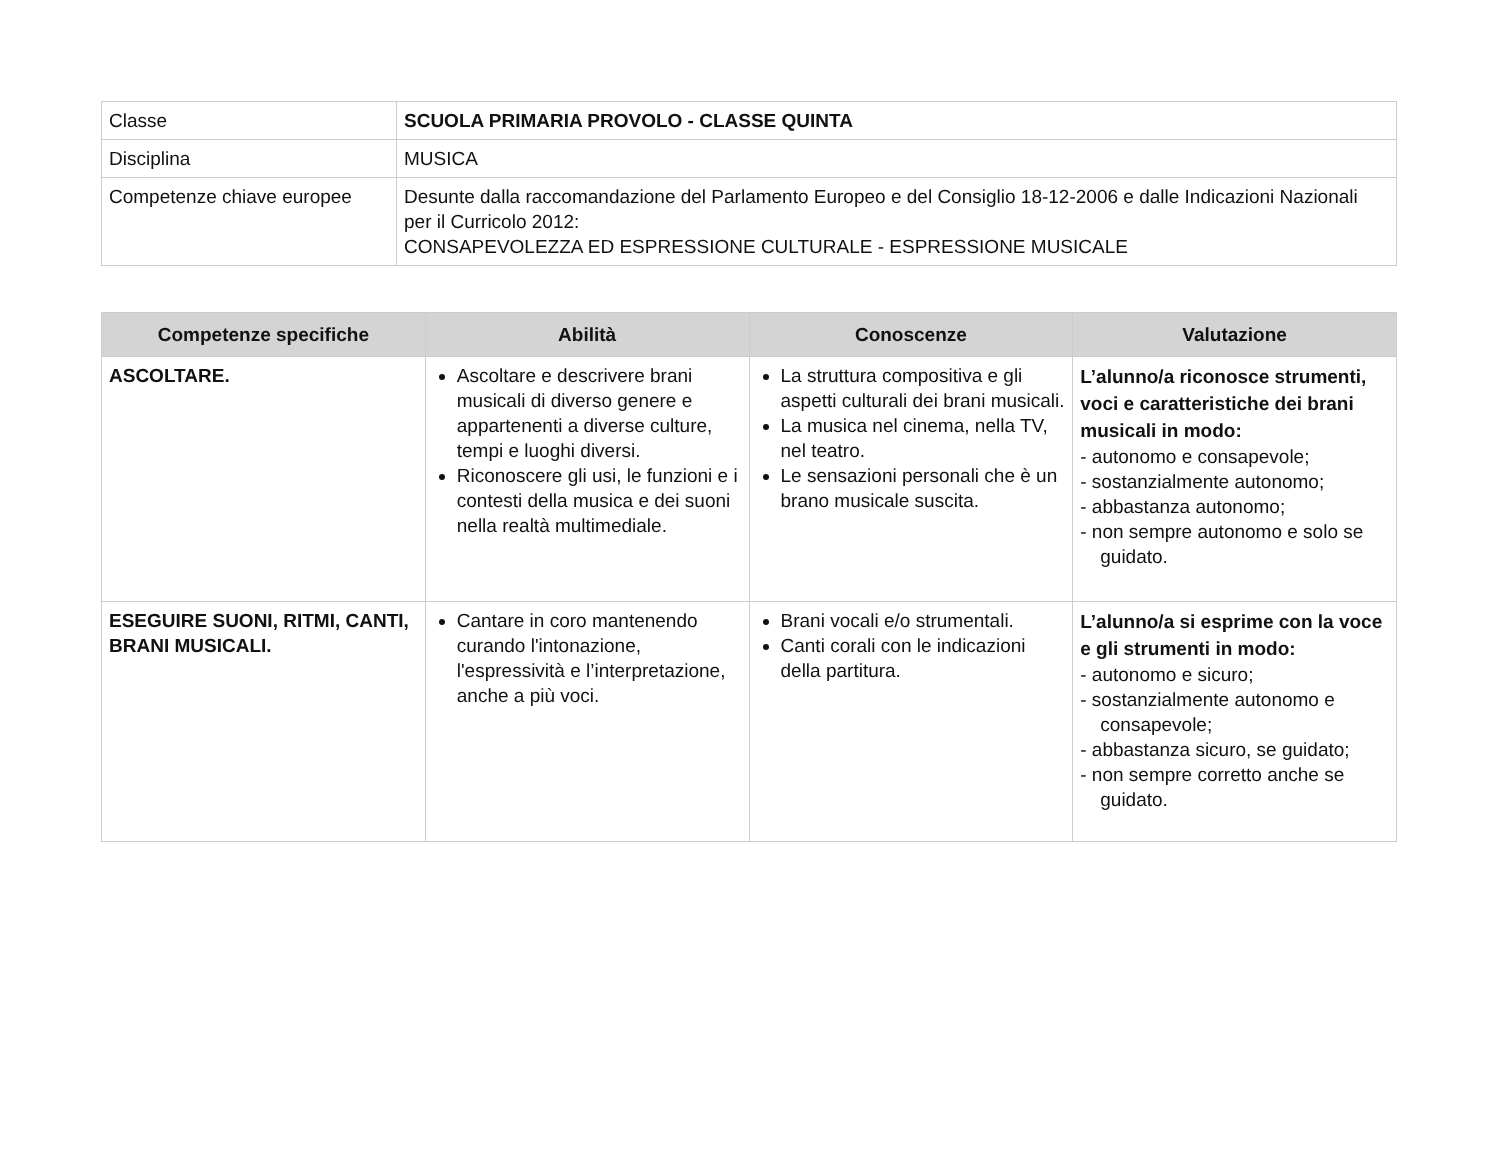| Classe | SCUOLA PRIMARIA PROVOLO - CLASSE QUINTA |
| Disciplina | MUSICA |
| Competenze chiave europee | Desunte dalla raccomandazione del Parlamento Europeo e del Consiglio 18-12-2006 e dalle Indicazioni Nazionali per il Curricolo 2012: CONSAPEVOLEZZA ED ESPRESSIONE CULTURALE - ESPRESSIONE MUSICALE |
| Competenze specifiche | Abilità | Conoscenze | Valutazione |
| --- | --- | --- | --- |
| ASCOLTARE. | Ascoltare e descrivere brani musicali di diverso genere e appartenenti a diverse culture, tempi e luoghi diversi. Riconoscere gli usi, le funzioni e i contesti della musica e dei suoni nella realtà multimediale. | La struttura compositiva e gli aspetti culturali dei brani musicali. La musica nel cinema, nella TV, nel teatro. Le sensazioni personali che è un brano musicale suscita. | L’alunno/a riconosce strumenti, voci e caratteristiche dei brani musicali in modo: - autonomo e consapevole; - sostanzialmente autonomo; - abbastanza autonomo; - non sempre autonomo e solo se guidato. |
| ESEGUIRE SUONI, RITMI, CANTI, BRANI MUSICALI. | Cantare in coro mantenendo curando l'intonazione, l'espressività e l’interpretazione, anche a più voci. | Brani vocali e/o strumentali. Canti corali con le indicazioni della partitura. | L’alunno/a si esprime con la voce e gli strumenti in modo: - autonomo e sicuro; - sostanzialmente autonomo e consapevole; - abbastanza sicuro, se guidato; - non sempre corretto anche se guidato. |